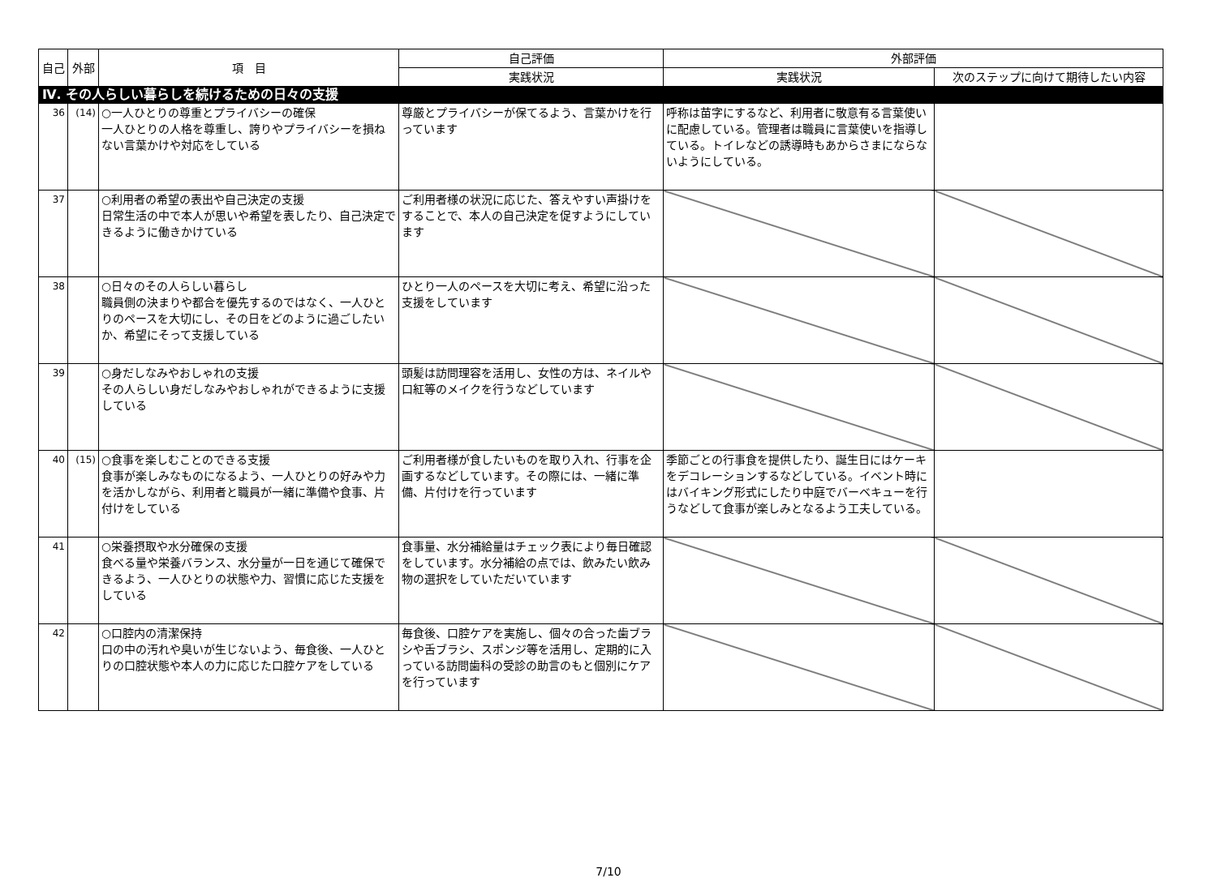| 自己 | 外部 | 項 目 | 自己評価 | 外部評価 | |
| --- | --- | --- | --- | --- | --- |
| | | | 実践状況 | 実践状況 | 次のステップに向けて期待したい内容 |
| Ⅳ. その人らしい暮らしを続けるための日々の支援 | | | | | |
| 36 | (14) | ○一人ひとりの尊重とプライバシーの確保 一人ひとりの人格を尊重し、誇りやプライバシーを損ねない言葉かけや対応をしている | 尊厳とプライバシーが保てるよう、言葉かけを行っています | 呼称は苗字にするなど、利用者に敬意有る言葉使いに配慮している。管理者は職員に言葉使いを指導している。トイレなどの誘導時もあからさまにならないようにしている。 | |
| 37 | | ○利用者の希望の表出や自己決定の支援 日常生活の中で本人が思いや希望を表したり、自己決定できるように働きかけている | ご利用者様の状況に応じた、答えやすい声掛けをすることで、本人の自己決定を促すようにしています | | |
| 38 | | ○日々のその人らしい暮らし 職員側の決まりや都合を優先するのではなく、一人ひとりのペースを大切にし、その日をどのように過ごしたいか、希望にそって支援している | ひとり一人のペースを大切に考え、希望に沿った支援をしています | | |
| 39 | | ○身だしなみやおしゃれの支援 その人らしい身だしなみやおしゃれができるように支援している | 頭髪は訪問理容を活用し、女性の方は、ネイルや口紅等のメイクを行うなどしています | | |
| 40 | (15) | ○食事を楽しむことのできる支援 食事が楽しみなものになるよう、一人ひとりの好みや力を活かしながら、利用者と職員が一緒に準備や食事、片付けをしている | ご利用者様が食したいものを取り入れ、行事を企画するなどしています。その際には、一緒に準備、片付けを行っています | 季節ごとの行事食を提供したり、誕生日にはケーキをデコレーションするなどしている。イベント時にはバイキング形式にしたり中庭でバーベキューを行うなどして食事が楽しみとなるよう工夫している。 | |
| 41 | | ○栄養摂取や水分確保の支援 食べる量や栄養バランス、水分量が一日を通じて確保できるよう、一人ひとりの状態や力、習慣に応じた支援をしている | 食事量、水分補給量はチェック表により毎日確認をしています。水分補給の点では、飲みたい飲み物の選択をしていただいています | | |
| 42 | | ○口腔内の清潔保持 口の中の汚れや臭いが生じないよう、毎食後、一人ひとりの口腔状態や本人の力に応じた口腔ケアをしている | 毎食後、口腔ケアを実施し、個々の合った歯ブラシや舌ブラシ、スポンジ等を活用し、定期的に入っている訪問歯科の受診の助言のもと個別にケアを行っています | | |
7/10